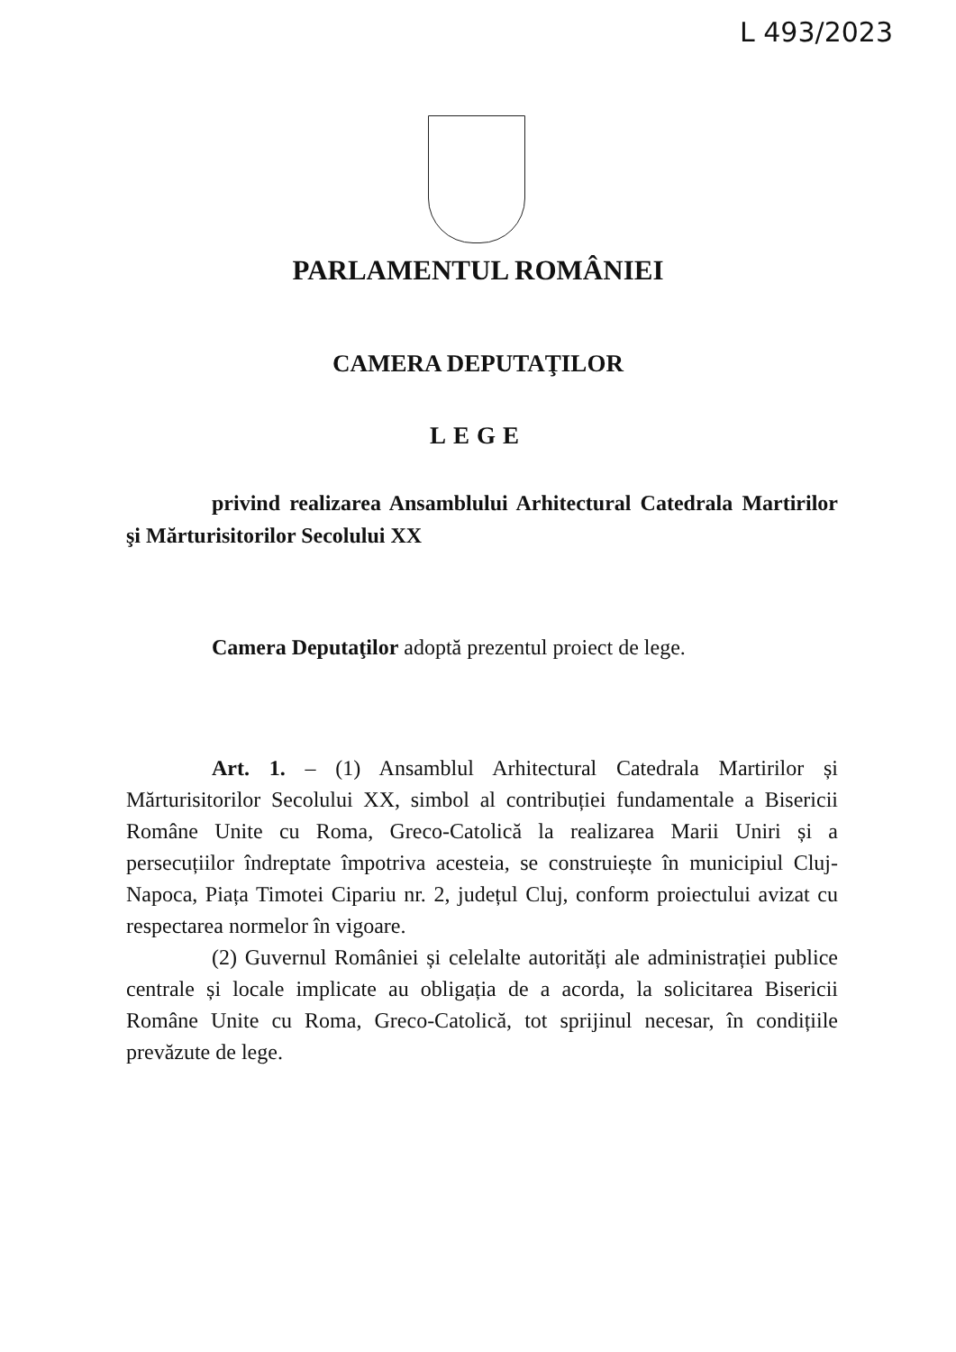L 493/2023
PARLAMENTUL ROMÂNIEI
CAMERA DEPUTAŢILOR
LEGE
privind realizarea Ansamblului Arhitectural Catedrala Martirilor şi Mărturisitorilor Secolului XX
Camera Deputaţilor adoptă prezentul proiect de lege.
Art. 1. – (1) Ansamblul Arhitectural Catedrala Martirilor și Mărturisitorilor Secolului XX, simbol al contribuției fundamentale a Bisericii Române Unite cu Roma, Greco-Catolică la realizarea Marii Uniri și a persecuțiilor îndreptate împotriva acesteia, se construiește în municipiul Cluj-Napoca, Piața Timotei Cipariu nr. 2, județul Cluj, conform proiectului avizat cu respectarea normelor în vigoare.
(2) Guvernul României și celelalte autorități ale administrației publice centrale și locale implicate au obligația de a acorda, la solicitarea Bisericii Române Unite cu Roma, Greco-Catolică, tot sprijinul necesar, în condițiile prevăzute de lege.